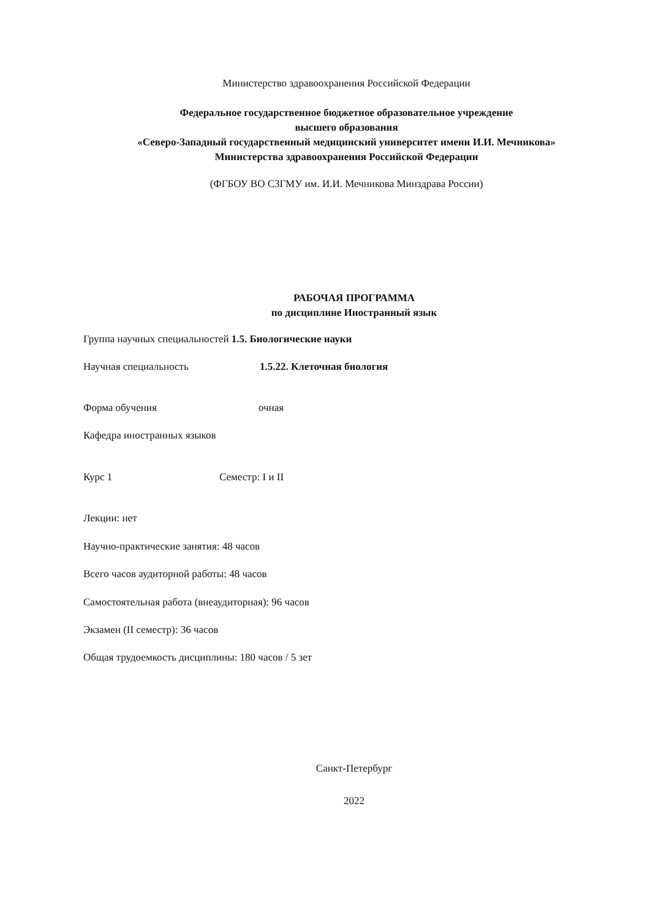Министерство здравоохранения Российской Федерации
Федеральное государственное бюджетное образовательное учреждение
высшего образования
«Северо-Западный государственный медицинский университет имени И.И. Мечникова»
Министерства здравоохранения Российской Федерации
(ФГБОУ ВО СЗГМУ им. И.И. Мечникова Минздрава России)
РАБОЧАЯ ПРОГРАММА
по дисциплине Иностранный язык
Группа научных специальностей 1.5. Биологические науки
Научная специальность 1.5.22. Клеточная биология
Форма обучения очная
Кафедра иностранных языков
Курс 1 Семестр: I и II
Лекции: нет
Научно-практические занятия: 48 часов
Всего часов аудиторной работы: 48 часов
Самостоятельная работа (внеаудиторная): 96 часов
Экзамен (II семестр): 36 часов
Общая трудоемкость дисциплины: 180 часов / 5 зет
Санкт-Петербург
2022